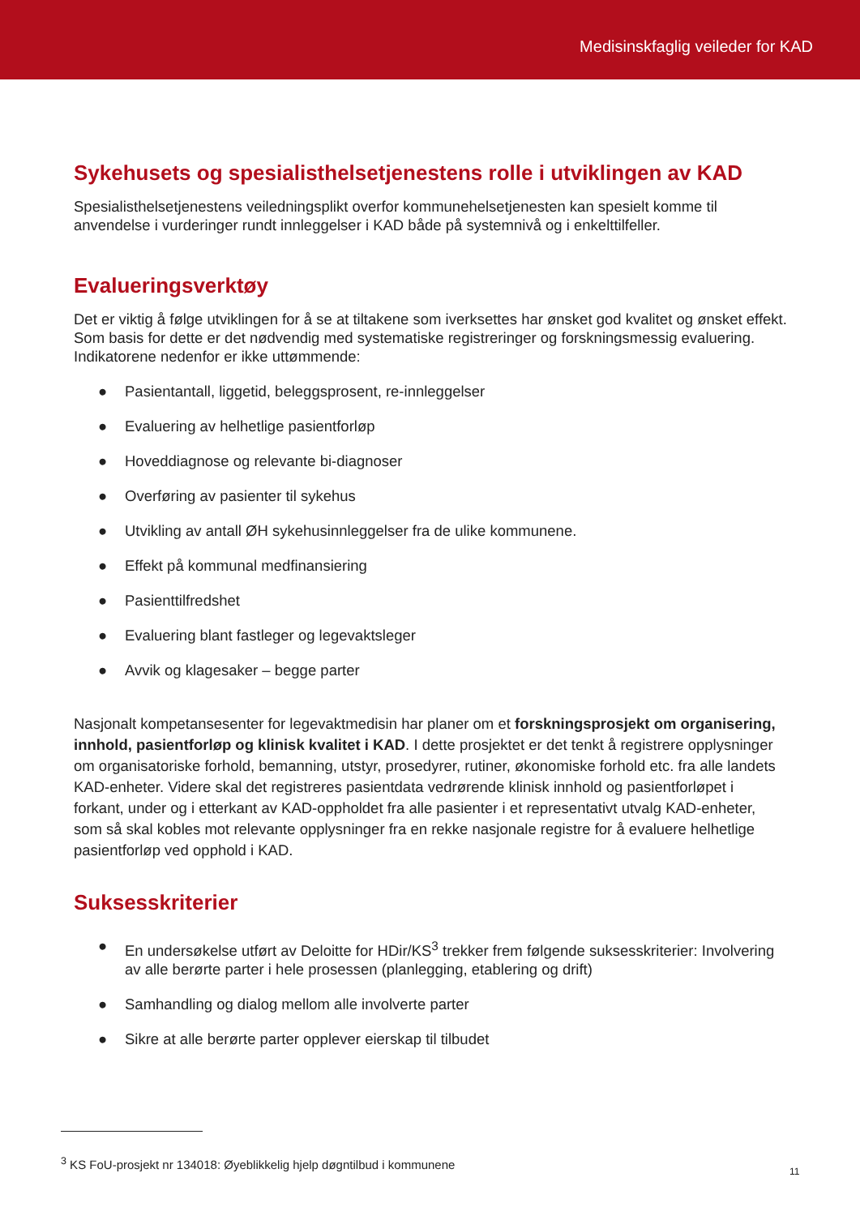Medisinskfaglig veileder for KAD
Sykehusets og spesialisthelsetjenestens rolle i utviklingen av KAD
Spesialisthelsetjenestens veiledningsplikt overfor kommunehelsetjenesten kan spesielt komme til anvendelse i vurderinger rundt innleggelser i KAD både på systemnivå og i enkelttilfeller.
Evalueringsverktøy
Det er viktig å følge utviklingen for å se at tiltakene som iverksettes har ønsket god kvalitet og ønsket effekt. Som basis for dette er det nødvendig med systematiske registreringer og forskningsmessig evaluering. Indikatorene nedenfor er ikke uttømmende:
● Pasientantall, liggetid, beleggsprosent, re-innleggelser
● Evaluering av helhetlige pasientforløp
● Hoveddiagnose og relevante bi-diagnoser
● Overføring av pasienter til sykehus
● Utvikling av antall ØH sykehusinnleggelser fra de ulike kommunene.
● Effekt på kommunal medfinansiering
● Pasienttilfredshet
● Evaluering blant fastleger og legevaktsleger
● Avvik og klagesaker – begge parter
Nasjonalt kompetansesenter for legevaktmedisin har planer om et forskningsprosjekt om organisering, innhold, pasientforløp og klinisk kvalitet i KAD. I dette prosjektet er det tenkt å registrere opplysninger om organisatoriske forhold, bemanning, utstyr, prosedyrer, rutiner, økonomiske forhold etc. fra alle landets KAD-enheter. Videre skal det registreres pasientdata vedrørende klinisk innhold og pasientforløpet i forkant, under og i etterkant av KAD-oppholdet fra alle pasienter i et representativt utvalg KAD-enheter, som så skal kobles mot relevante opplysninger fra en rekke nasjonale registre for å evaluere helhetlige pasientforløp ved opphold i KAD.
Suksesskriterier
● En undersøkelse utført av Deloitte for HDir/KS<sup>3</sup> trekker frem følgende suksesskriterier: Involvering av alle berørte parter i hele prosessen (planlegging, etablering og drift)
● Samhandling og dialog mellom alle involverte parter
● Sikre at alle berørte parter opplever eierskap til tilbudet
<sup>3</sup> KS FoU-prosjekt nr 134018: Øyeblikkelig hjelp døgntilbud i kommunene
11